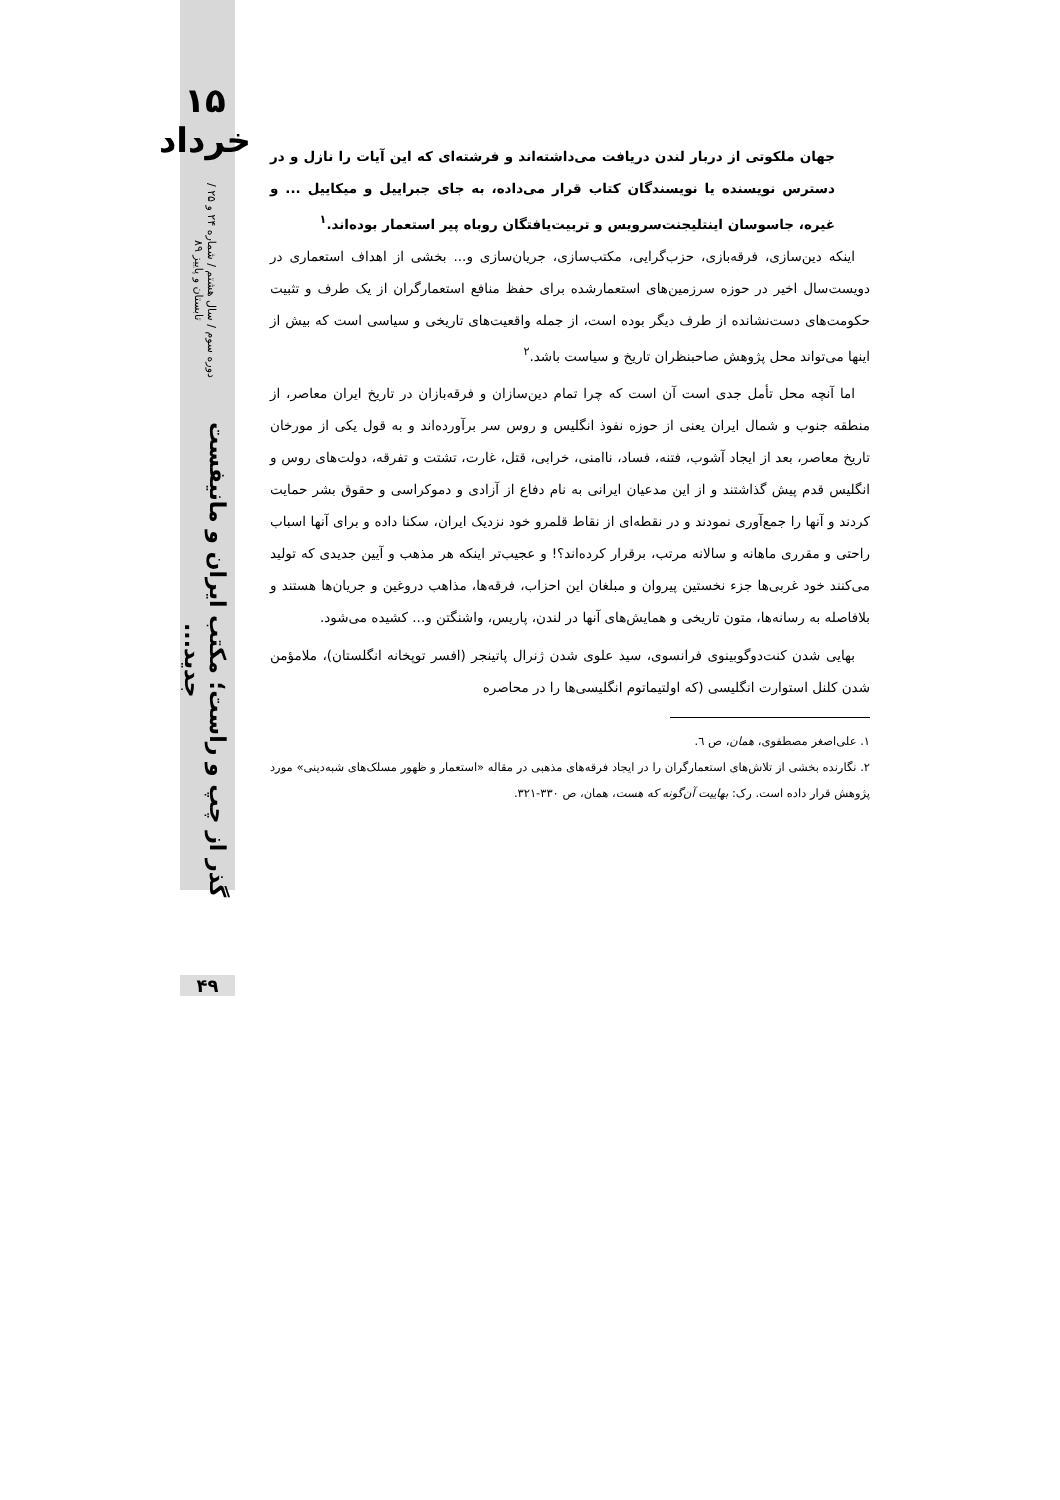۱۵ خرداد
دوره سوم / سال هشتم / شماره ۲۴ و ۲۵ / تابستان و پاییز ۸۹
گذر از چپ و راست؛ مکتب ایران و مانیفست جدید...
۴۹
جهان ملکوتی از دربار لندن دریافت می‌داشته‌اند و فرشته‌ای که این آیات را نازل و در دسترس نویسنده یا نویسندگان کتاب قرار می‌داده، به جای جبراییل و میکاییل ... و غیره، جاسوسان اینتلیجنت‌سرویس و تربیت‌یافتگان روباه پیر استعمار بوده‌اند.<sup>۱</sup>
اینکه دین‌سازی، فرقه‌بازی، حزب‌گرایی، مکتب‌سازی، جریان‌سازی و... بخشی از اهداف استعماری در دویست‌سال اخیر در حوزه سرزمین‌های استعمارشده برای حفظ منافع استعمارگران از یک طرف و تثبیت حکومت‌های دست‌نشانده از طرف دیگر بوده است، از جمله واقعیت‌های تاریخی و سیاسی است که بیش از اینها می‌تواند محل پژوهش صاحبنظران تاریخ و سیاست باشد.<sup>۲</sup>
اما آنچه محل تأمل جدی است آن است که چرا تمام دین‌سازان و فرقه‌بازان در تاریخ ایران معاصر، از منطقه جنوب و شمال ایران یعنی از حوزه نفوذ انگلیس و روس سر برآورده‌اند و به قول یکی از مورخان تاریخ معاصر، بعد از ایجاد آشوب، فتنه، فساد، ناامنی، خرابی، قتل، غارت، تشتت و تفرقه، دولت‌های روس و انگلیس قدم پیش گذاشتند و از این مدعیان ایرانی به نام دفاع از آزادی و دموکراسی و حقوق بشر حمایت کردند و آنها را جمع‌آوری نمودند و در نقطه‌ای از نقاط قلمرو خود نزدیک ایران، سکنا داده و برای آنها اسباب راحتی و مقرری ماهانه و سالانه مرتب، برقرار کرده‌اند؟! و عجیب‌تر اینکه هر مذهب و آیین جدیدی که تولید می‌کنند خود غربی‌ها جزء نخستین پیروان و مبلغان این احزاب، فرقه‌ها، مذاهب دروغین و جریان‌ها هستند و بلافاصله به رسانه‌ها، متون تاریخی و همایش‌های آنها در لندن، پاریس، واشنگتن و... کشیده می‌شود.
بهایی شدن کنت‌دوگوبینوی فرانسوی، سید علوی شدن ژنرال پاتینجر (افسر توپخانه انگلستان)، ملامؤمن شدن کلنل استوارت انگلیسی (که اولتیماتوم انگلیسی‌ها را در محاصره
۱. علی‌اصغر مصطفوی، همان، ص ٦.
۲. نگارنده بخشی از تلاش‌های استعمارگران را در ایجاد فرقه‌های مذهبی در مقاله «استعمار و ظهور مسلک‌های شبه‌دینی» مورد پژوهش قرار داده است. رک: بهاییت آن‌گونه که هست، همان، ص ۳۳۰-۳۲۱.